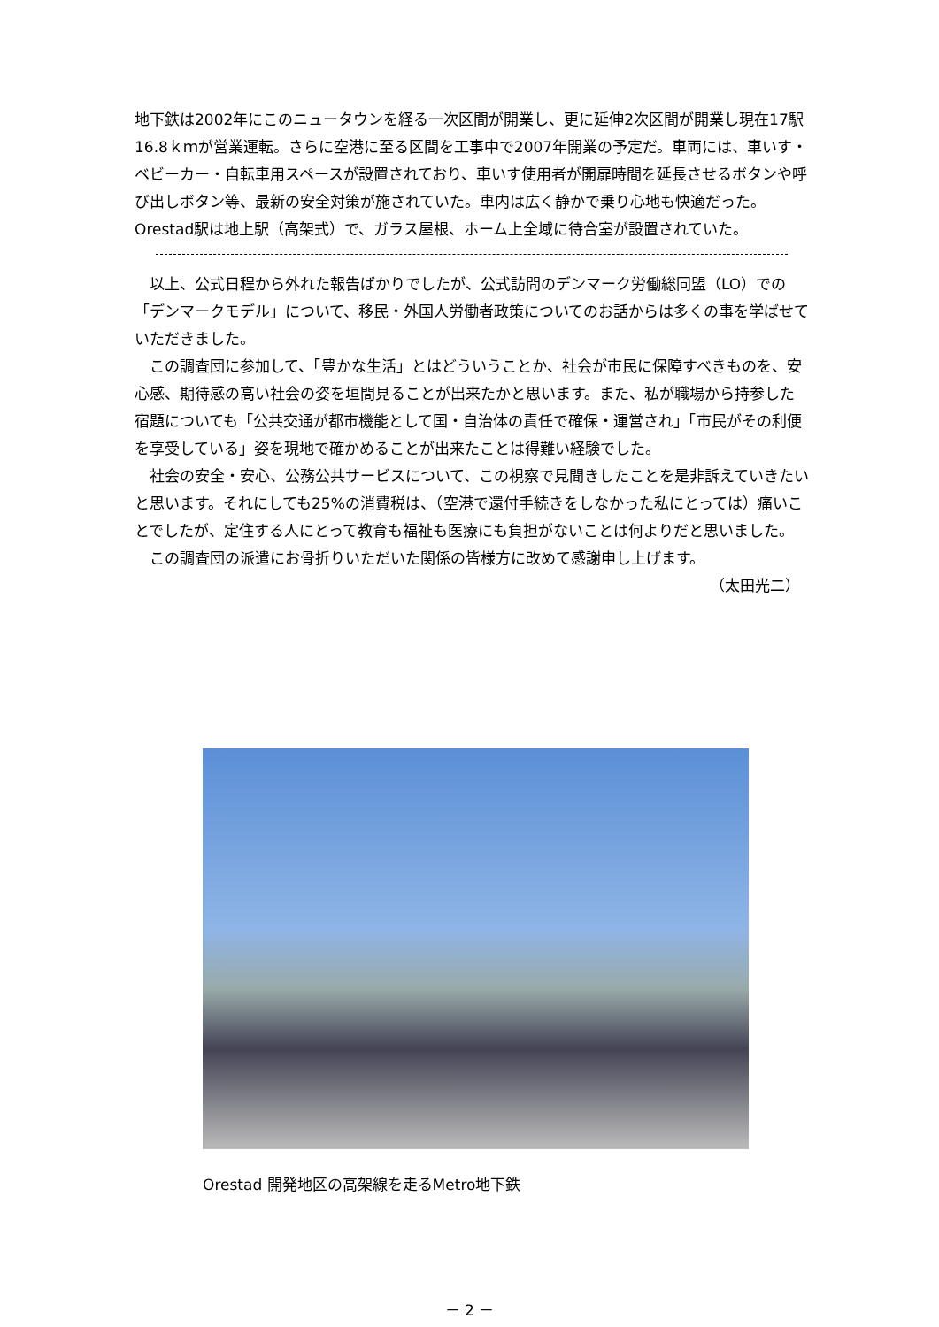地下鉄は2002年にこのニュータウンを経る一次区間が開業し、更に延伸2次区間が開業し現在17駅16.8ｋｍが営業運転。さらに空港に至る区間を工事中で2007年開業の予定だ。車両には、車いす・ベビーカー・自転車用スペースが設置されており、車いす使用者が開扉時間を延長させるボタンや呼び出しボタン等、最新の安全対策が施されていた。車内は広く静かで乗り心地も快適だった。Orestad駅は地上駅（高架式）で、ガラス屋根、ホーム上全域に待合室が設置されていた。
以上、公式日程から外れた報告ばかりでしたが、公式訪問のデンマーク労働総同盟（LO）での「デンマークモデル」について、移民・外国人労働者政策についてのお話からは多くの事を学ばせていただきました。
この調査団に参加して、「豊かな生活」とはどういうことか、社会が市民に保障すべきものを、安心感、期待感の高い社会の姿を垣間見ることが出来たかと思います。また、私が職場から持参した宿題についても「公共交通が都市機能として国・自治体の責任で確保・運営され」「市民がその利便を享受している」姿を現地で確かめることが出来たことは得難い経験でした。
社会の安全・安心、公務公共サービスについて、この視察で見聞きしたことを是非訴えていきたいと思います。それにしても25%の消費税は、（空港で還付手続きをしなかった私にとっては）痛いことでしたが、定住する人にとって教育も福祉も医療にも負担がないことは何よりだと思いました。
この調査団の派遣にお骨折りいただいた関係の皆様方に改めて感謝申し上げます。
（太田光二）
Orestad 開発地区の高架線を走るMetro地下鉄
－ 2 －